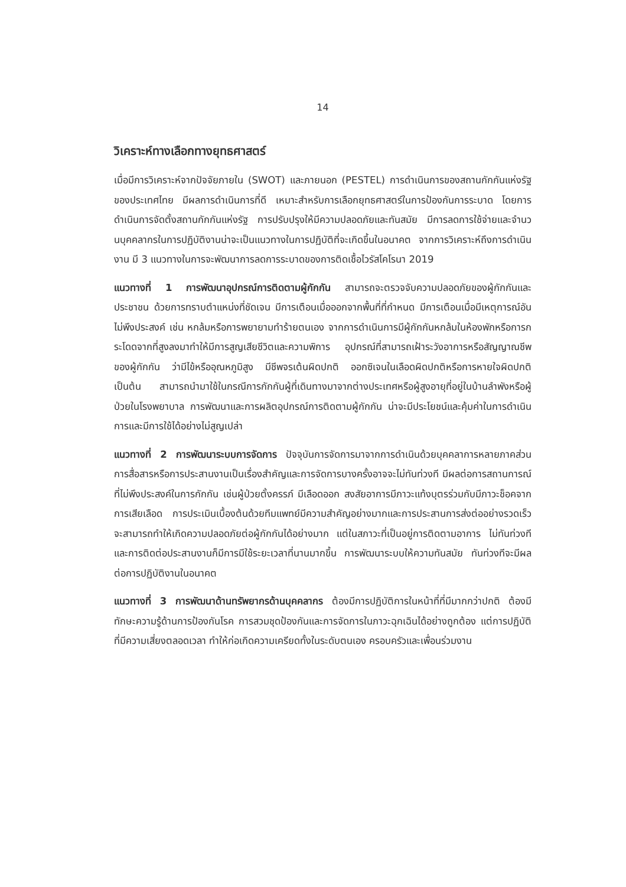14
วิเคราะห์ทางเลือกทางยุทธศาสตร์
เมื่อมีการวิเคราะห์จากปัจจัยภายใน (SWOT) และภายนอก (PESTEL) การดำเนินการของสถานกักกันแห่งรัฐของประเทศไทย มีผลการดำเนินการที่ดี เหมาะสำหรับการเลือกยุทธศาสตร์ในการป้องกันการระบาด โดยการดำเนินการจัดตั้งสถานกักกันแห่งรัฐ การปรับปรุงให้มีความปลอดภัยและทันสมัย มีการลดการใช้จ่ายและจำนวนบุคคลากรในการปฏิบัติงานน่าจะเป็นแนวทางในการปฏิบัติที่จะเกิดขึ้นในอนาคต จากการวิเคราะห์ถึงการดำเนินงาน มี 3 แนวทางในการจะพัฒนาการลดการระบาดของการติดเชื้อไวรัสโคโรนา 2019
แนวทางที่ 1 การพัฒนาอุปกรณ์การติดตามผู้กักกัน สามารถจะตรวจจับความปลอดภัยของผู้กักกันและประชาชน ด้วยการทราบตำแหน่งที่ชัดเจน มีการเตือนเมื่อออกจากพื้นที่ที่กำหนด มีการเตือนเมื่อมีเหตุการณ์อันไม่พึงประสงค์ เช่น หกล้มหรือการพยายามทำร้ายตนเอง จากการดำเนินการมีผู้กักกันหกล้มในห้องพักหรือการกระโดดจากที่สูงลงมาทำให้มีการสูญเสียชีวิตและความพิการ อุปกรณ์ที่สามารถเฝ้าระวังอาการหรือสัญญาณชีพของผู้กักกัน ว่ามีไข้หรืออุณหภูมิสูง มีชีพจรเต้นผิดปกติ ออกซิเจนในเลือดผิดปกติหรือการหายใจผิดปกติ เป็นต้น สามารถนำมาใช้ในกรณีการกักกันผู้ที่เดินทางมาจากต่างประเทศหรือผู้สูงอายุที่อยู่ในบ้านลำพังหรือผู้ป่วยในโรงพยาบาล การพัฒนาและการผลิตอุปกรณ์การติดตามผู้กักกัน น่าจะมีประโยชน์และคุ้มค่าในการดำเนินการและมีการใช้ได้อย่างไม่สูญเปล่า
แนวทางที่ 2 การพัฒนาระบบการจัดการ ปัจจุบันการจัดการมาจากการดำเนินด้วยบุคคลาการหลายภาคส่วน การสื่อสารหรือการประสานงานเป็นเรื่องสำคัญและการจัดการบางครั้งอาจจะไม่ทันท่วงที มีผลต่อการสถานการณ์ที่ไม่พึงประสงค์ในการกักกัน เช่นผู้ป่วยตั้งครรภ์ มีเลือดออก สงสัยอาการมีภาวะแท้งบุตรร่วมกับมีภาวะช็อคจากการเสียเลือด การประเมินเบื้องต้นด้วยทีมแพทย์มีความสำคัญอย่างมากและการประสานการส่งต่ออย่างรวดเร็ว จะสามารถทำให้เกิดความปลอดภัยต่อผู้กักกันได้อย่างมาก แต่ในสภาวะที่เป็นอยู่การติดตามอาการ ไม่ทันท่วงทีและการติดต่อประสานงานก็มีการมีใช้ระยะเวลาที่นานมากขึ้น การพัฒนาระบบให้ความทันสมัย ทันท่วงทีจะมีผลต่อการปฏิบัติงานในอนาคต
แนวทางที่ 3 การพัฒนาด้านทรัพยากรด้านบุคคลากร ต้องมีการปฏิบัติการในหน้าที่ที่มีมากกว่าปกติ ต้องมีทักษะความรู้ด้านการป้องกันโรค การสวมชุดป้องกันและการจัดการในภาวะฉุกเฉินได้อย่างถูกต้อง แต่การปฏิบัติที่มีความเสี่ยงตลอดเวลา ทำให้ก่อเกิดความเครียดทั้งในระดับตนเอง ครอบครัวและเพื่อนร่วมงาน